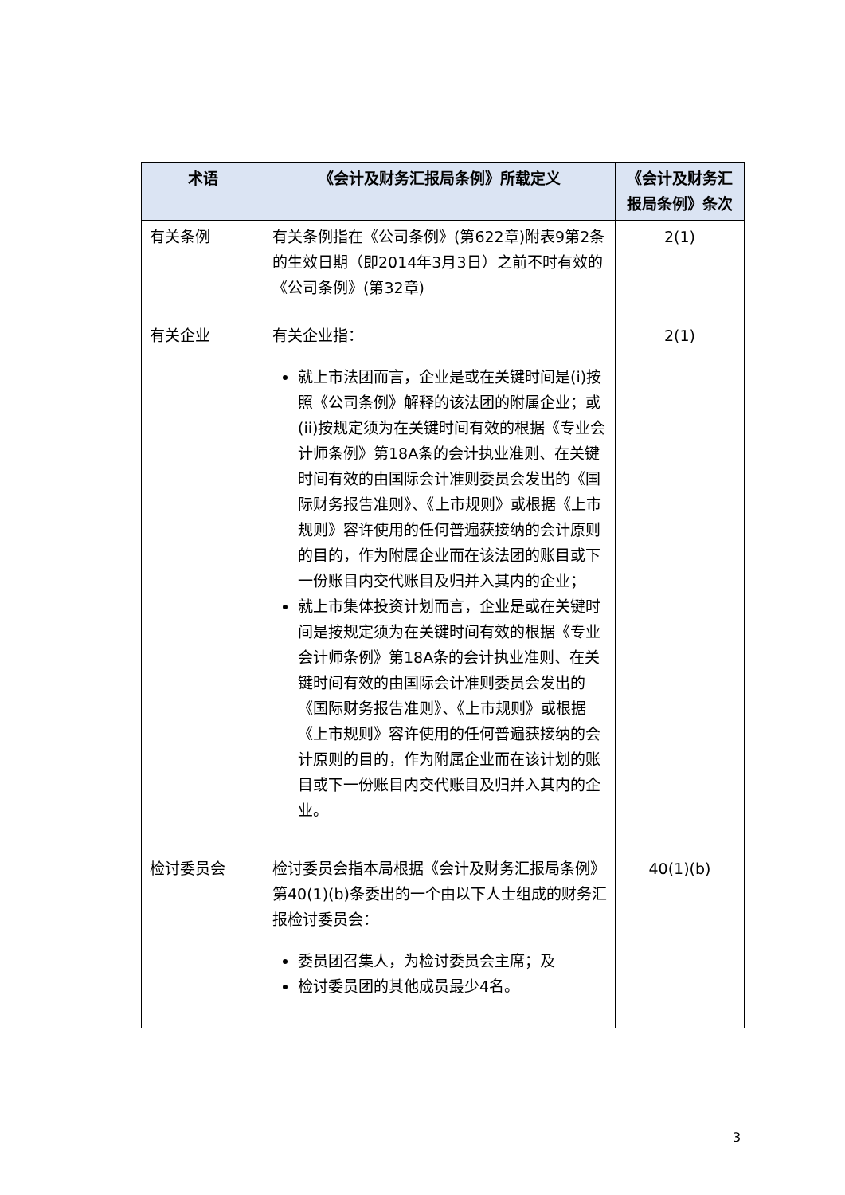| 术语 | 《会计及财务汇报局条例》所载定义 | 《会计及财务汇报局条例》条次 |
| --- | --- | --- |
| 有关条例 | 有关条例指在《公司条例》(第622章)附表9第2条的生效日期（即2014年3月3日）之前不时有效的《公司条例》(第32章) | 2(1) |
| 有关企业 | 有关企业指： 就上市法团而言，企业是或在关键时间是(i)按照《公司条例》解释的该法团的附属企业；或(ii)按规定须为在关键时间有效的根据《专业会计师条例》第18A条的会计执业准则、在关键时间有效的由国际会计准则委员会发出的《国际财务报告准则》、《上市规则》或根据《上市规则》容许使用的任何普遍获接纳的会计原则的目的，作为附属企业而在该法团的账目或下一份账目内交代账目及归并入其内的企业； 就上市集体投资计划而言，企业是或在关键时间是按规定须为在关键时间有效的根据《专业会计师条例》第18A条的会计执业准则、在关键时间有效的由国际会计准则委员会发出的《国际财务报告准则》、《上市规则》或根据《上市规则》容许使用的任何普遍获接纳的会计原则的目的，作为附属企业而在该计划的账目或下一份账目内交代账目及归并入其内的企业。 | 2(1) |
| 检讨委员会 | 检讨委员会指本局根据《会计及财务汇报局条例》第40(1)(b)条委出的一个由以下人士组成的财务汇报检讨委员会： 委员团召集人，为检讨委员会主席；及 检讨委员团的其他成员最少4名。 | 40(1)(b) |
3